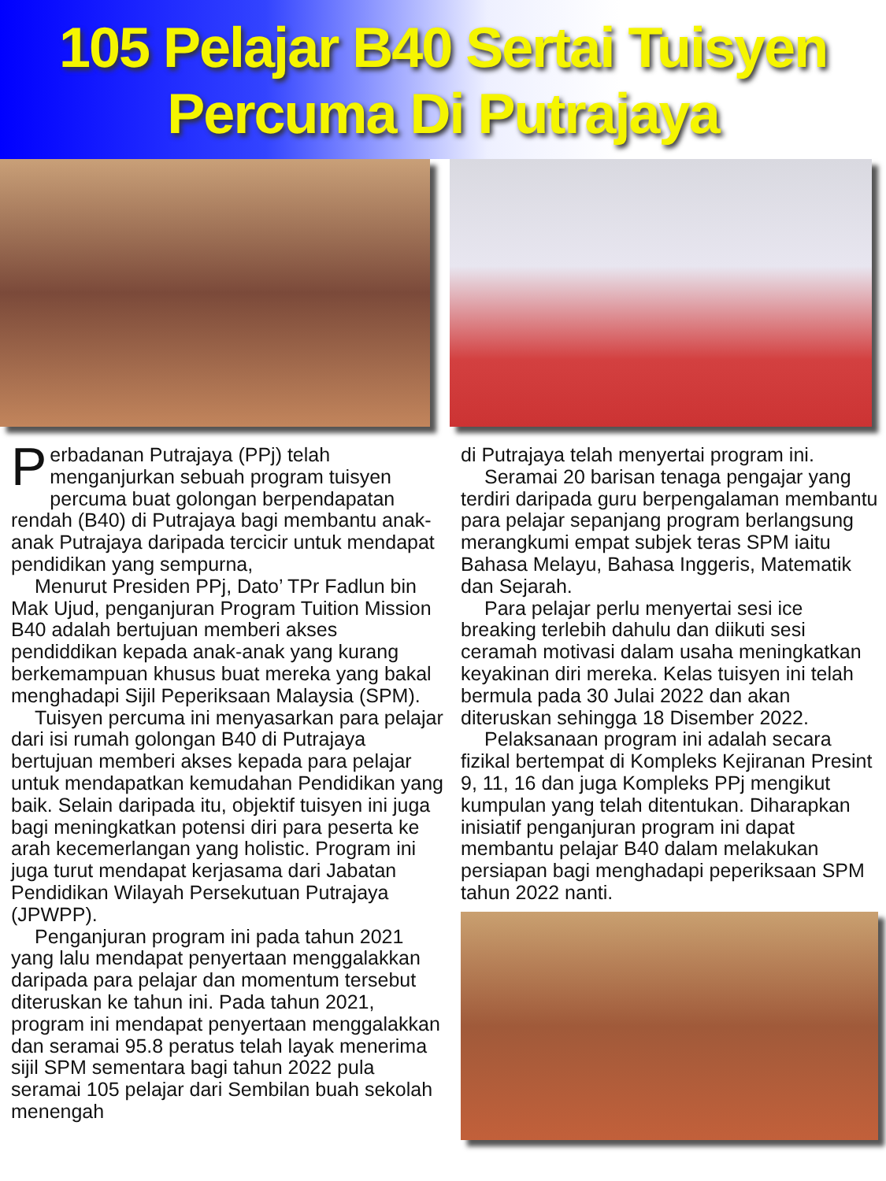105 Pelajar B40 Sertai Tuisyen
Percuma Di Putrajaya
Perbadanan Putrajaya (PPj) telah menganjurkan sebuah program tuisyen percuma buat golongan berpendapatan rendah (B40) di Putrajaya bagi membantu anak-anak Putrajaya daripada tercicir untuk mendapat pendidikan yang sempurna,
Menurut Presiden PPj, Dato’ TPr Fadlun bin Mak Ujud, penganjuran Program Tuition Mission B40 adalah bertujuan memberi akses pendiddikan kepada anak-anak yang kurang berkemampuan khusus buat mereka yang bakal menghadapi Sijil Peperiksaan Malaysia (SPM).
Tuisyen percuma ini menyasarkan para pelajar dari isi rumah golongan B40 di Putrajaya bertujuan memberi akses kepada para pelajar untuk mendapatkan kemudahan Pendidikan yang baik. Selain daripada itu, objektif tuisyen ini juga bagi meningkatkan potensi diri para peserta ke arah kecemerlangan yang holistic. Program ini juga turut mendapat kerjasama dari Jabatan Pendidikan Wilayah Persekutuan Putrajaya (JPWPP).
Penganjuran program ini pada tahun 2021 yang lalu mendapat penyertaan menggalakkan daripada para pelajar dan momentum tersebut diteruskan ke tahun ini. Pada tahun 2021, program ini mendapat penyertaan menggalakkan dan seramai 95.8 peratus telah layak menerima sijil SPM sementara bagi tahun 2022 pula seramai 105 pelajar dari Sembilan buah sekolah menengah
di Putrajaya telah menyertai program ini.
Seramai 20 barisan tenaga pengajar yang terdiri daripada guru berpengalaman membantu para pelajar sepanjang program berlangsung merangkumi empat subjek teras SPM iaitu Bahasa Melayu, Bahasa Inggeris, Matematik dan Sejarah.
Para pelajar perlu menyertai sesi ice breaking terlebih dahulu dan diikuti sesi ceramah motivasi dalam usaha meningkatkan keyakinan diri mereka. Kelas tuisyen ini telah bermula pada 30 Julai 2022 dan akan diteruskan sehingga 18 Disember 2022.
Pelaksanaan program ini adalah secara fizikal bertempat di Kompleks Kejiranan Presint 9, 11, 16 dan juga Kompleks PPj mengikut kumpulan yang telah ditentukan. Diharapkan inisiatif penganjuran program ini dapat membantu pelajar B40 dalam melakukan persiapan bagi menghadapi peperiksaan SPM tahun 2022 nanti.